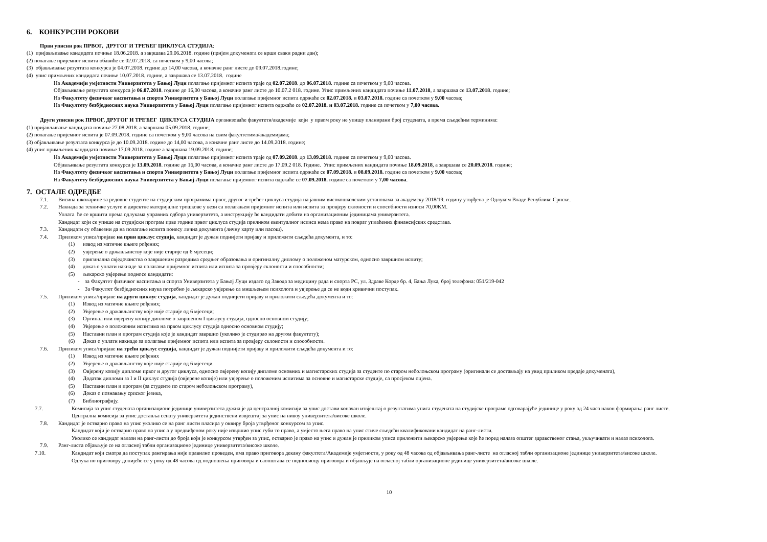6. КОНКУРСНИ РОКОВИ
Први уписни рок ПРВОГ, ДРУГОГ И ТРЕЋЕГ ЦИКЛУСА СТУДИЈА:
(1) пријављивање кандидата почиње 18.06.2018. а завршава 29.06.2018. године (пријем докумената се врши сваки радни дан);
(2) полагање пријемног испита обавиће се 02.07.2018. са почетком у 9,00 часова;
(3) објављивање резултата конкурса је 04.07.2018. године до 14,00 часова, а коначне ранг листе до 09.07.2018.године;
(4) упис примљених кандидата почиње 10.07.2018. године, а завршава се 13.07.2018. године
На Академији умјетности Универзитета у Бањој Луци полагање пријемног испита траје од 02.07.2018. до 06.07.2018. године са почетком у 9,00 часова.
Објављивање резултата конкурса је 06.07.2018. године до 16,00 часова, а коначне ранг листе до 10.07.2 018. године. Упис примљених кандидата почиње 11.07.2018, а завршава се 13.07.2018. године;
На Факултету физичког васпитања и спорта Универзитета у Бањој Луци полагање пријемног испита одржаће се 02.07.2018. и 03.07.2018. године са почетком у 9,00 часова;
На Факултету безбједносних наука Универзитета у Бањој Луци полагање пријемног испита одржаће се 02.07.2018. и 03.07.2018. године са почетком у 7,00 часова.
Други уписни рок ПРВОГ, ДРУГОГ И ТРЕЋЕГ ЦИКЛУСА СТУДИЈА организоваће факултети/академије који у првом року не упишу планирани број студената, а према сљедећим терминима:
(1) пријављивање кандидата почиње 27.08.2018. а завршава 05.09.2018. године;
(2) полагање пријемног испита је 07.09.2018. године са почетком у 9,00 часова на свим факултетима/академијама;
(3) објављивање резултата конкурса је до 10.09.2018. године до 14,00 часова, а коначне ранг листе до 14.09.2018. године;
(4) упис примљених кандидата почиње 17.09.2018. године а завршава 19.09.2018. године;
На Академији умјетности Универзитета у Бањој Луци полагање пријемног испита траје од 07.09.2018. до 13.09.2018. године са почетком у 9,00 часова.
Објављивање резултата конкурса је 13.09.2018. године до 16,00 часова, а коначне ранг листе до 17.09.2 018. Године. Упис примљених кандидата почиње 18.09.2018, а завршава се 20.09.2018. године;
На Факултету физичког васпитања и спорта Универзитета у Бањој Луци полагање пријемног испита одржаће се 07.09.2018. и 08.09.2018. године са почетком у 9,00 часова;
На Факултету безбједносних наука Универзитета у Бањој Луци полагање пријемног испита одржаће се 07.09.2018. године са почетком у 7,00 часова.
7. ОСТАЛЕ ОДРЕДБЕ
7.1. Висина школарине за редовне студенте на студијским програмима првог, другог и трећег циклуса студија на јавним високошколским установама за академску 2018/19. годину утврђена је Одлуком Владе Републике Српске.
7.2. Накнада за техничке услуге и директне материјалне трошкове у вези са полагањем пријемног испита или испита за провјеру склоности и способности износи 70,00КМ.
Уплата ће се вршити према одлукама управних одбора универзитета, а инструкцију ће кандидати добити на организационим јединицама универзитета.
Кандидат који се упише на студијски програм прве године првог циклуса студија приликом евентуалног исписа нема право на поврат уплаћених финансијских средстава.
7.3. Кандидати су обавезни да на полагање испита понесу лична документа (личну карту или пасош).
7.4. Приликом уписа/пријаве на први циклус студија, кандидат је дужан поднијети пријаву и приложити сљедећа документа, и то:
(1) извод из матичне књиге рођених;
(2) увјерење о држављанству које није старије од 6 мјесеци;
(3) оригинална свједочанства о завршеним разредима средњег образовања и оригиналну диплому о положеном матурском, односно завршном испиту;
(4) доказ о уплати накнаде за полагање пријемног испита или испита за провјеру склоности и способности;
(5) љекарско увјерење подносе кандидати:
- за Факултет физичког васпитања и спорта Универзитета у Бањој Луци издато од Завода за медицину рада и спорта РС, ул. Здраве Корде бр. 4, Бања Лука, број телефона: 051/219-042
- За Факултет безбједносних наука потребно је љекарско увјерење са мишљењем психолога и увјерење да се не води кривични поступак.
7.5. Приликом уписа/пријаве на други циклус студија, кандидат је дужан поднијети пријаву и приложити сљедећа документа и то:
(1) Извод из матичне књиге рођених;
(2) Увјерење о држављанству које није старије од 6 мјесеци;
(3) Оргинал или овјерену копију дипломе о завршеном I циклусу студија, односно основном студију;
(4) Увјерење о положеним испитима на првом циклусу студија односно основном студију;
(5) Наставни план и програм студија које је кандидат завршио (уколико је студирао на другом факултету);
(6) Доказ о уплати накнаде за полагање пријемног испита или испита за провјеру склоности и способности.
7.6. Приликом уписа/пријаве на трећи циклус студија, кандидат је дужан поднијети пријаву и приложити сљедећа документа и то:
(1) Извод из матичне књиге рођених
(2) Увјерење о држављанству које није старије од 6 мјесеци.
(3) Овјерену копију дипломе првог и другог циклуса, односно овјерену копију дипломе основних и магистарских студија за студенте по старом неболоњском програму (оригинали се достављају на увид приликом предаје докумената),
(4) Додатак дипломи за I и II циклус студија (овјерене копије) или увјерење о положеним испитима за основне и магистарске студије, са просјеком оцјена.
(5) Наставни план и програм (за студенте по старом неболоњском програму),
(6) Доказ о познавању српског језика,
(7) Библиографију.
7.7. Комисија за упис студената организационе јединице универзитета дужна је да централној комисији за упис достави коначан извјештај о резултатима уписа студената на студијске програме одговарајуће јединице у року од 24 часа након формирања ранг листе.
Централна комисија за упис доставља сенату универзитета јединствени извјештај за упис на нивоу универзитета/високе школе.
7.8. Кандидат је остварио право на упис уколико се на ранг листи пласира у оквиру броја утврђеног конкурсом за упис.
Кандидат који је остварио право на упис а у предвиђеном року није извршио упис губи то право, а умјесто њега право на упис стиче сљедећи квалификовани кандидат на ранг-листи.
Уколико се кандидат налази на ранг-листи до броја који је конкурсом утврђен за упис, остварио је право на упис и дужан је приликом уписа приложити љекарско увјерење које ће поред налаза општег здравственог стања, укључивати и налаз психолога.
7.9. Ранг-листа објављује се на огласној табли организационе јединице универзитета/високе школе.
7.10. Кандидат који сматра да поступак рангирања није правилно проведен, има право приговора декану факултета/Академије умјетности, у року од 48 часова од објављивања ранг-листе на огласној табли организационе јединице универзитета/високе школе.
Одлука по приговору донијеће се у року од 48 часова од подношења приговора и саопштава се подносиоцу приговора и објављује на огласној табли организационе јединице универзитета/високе школе.
10